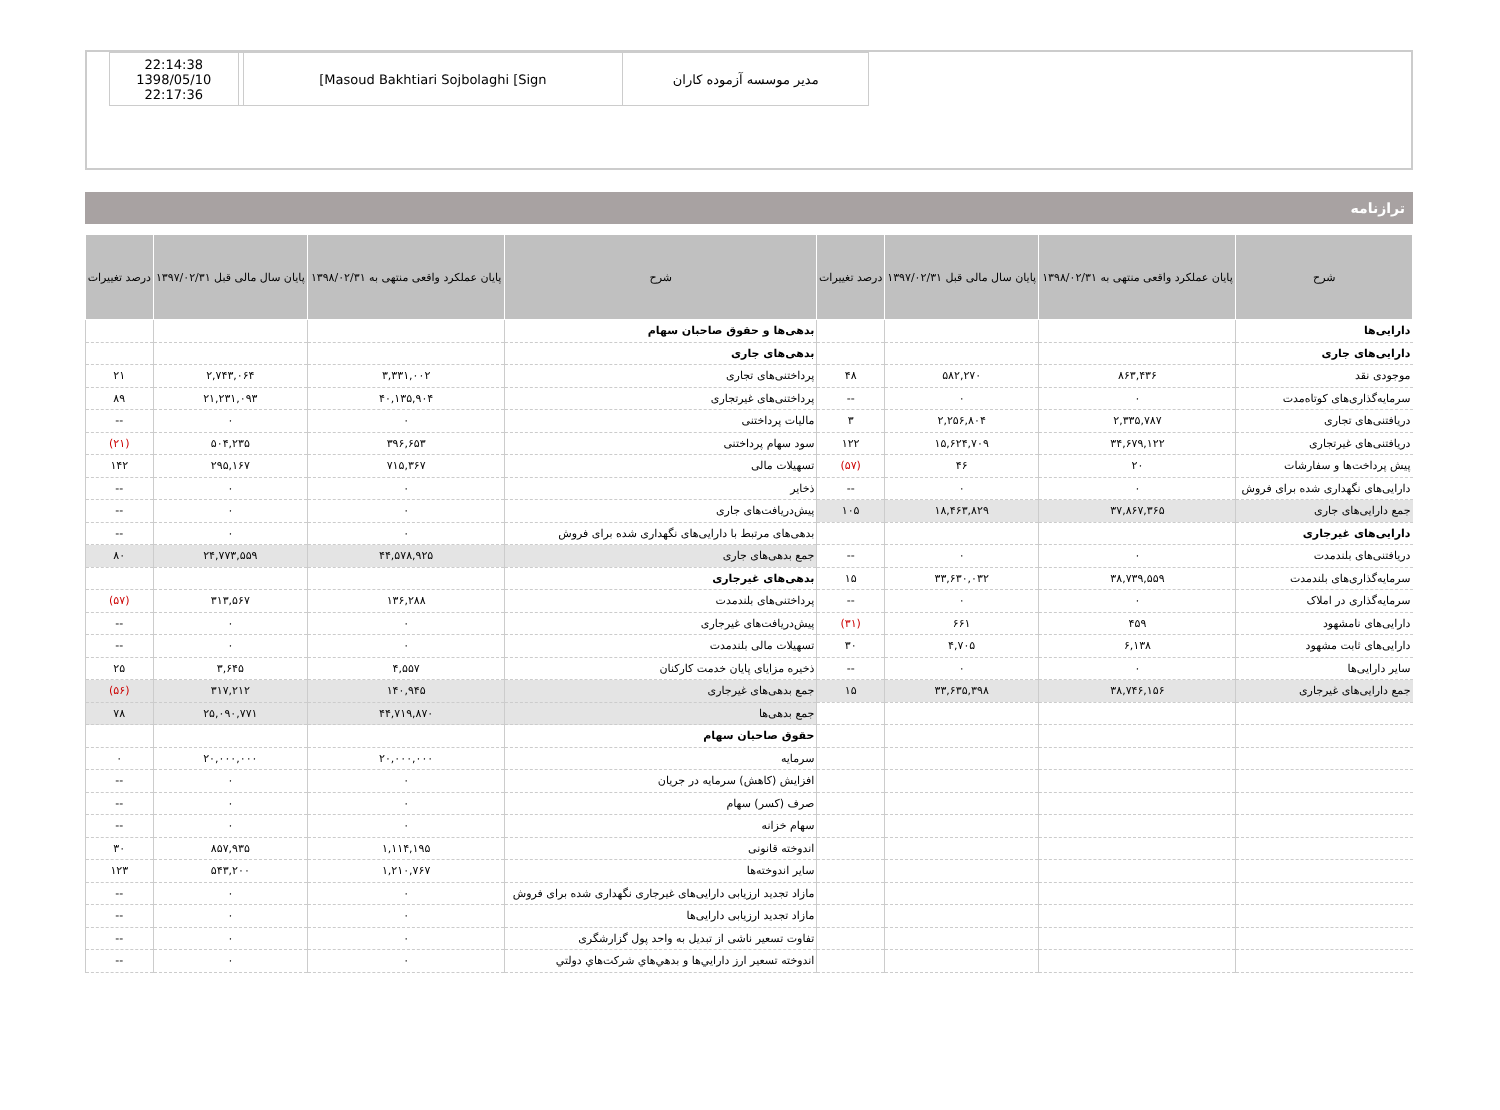| 22:14:38 1398/05/10 22:17:36 | | [Masoud Bakhtiari Sojbolaghi [Sign | مدیر موسسه آزموده کاران |
ترازنامه
| شرح | پایان عملکرد واقعی منتهی به ۱۳۹۸/۰۲/۳۱ | پایان سال مالی قبل ۱۳۹۷/۰۲/۳۱ | درصد تغییرات | شرح | پایان عملکرد واقعی منتهی به ۱۳۹۸/۰۲/۳۱ | پایان سال مالی قبل ۱۳۹۷/۰۲/۳۱ | درصد تغییرات |
| --- | --- | --- | --- | --- | --- | --- | --- |
| دارایی‌ها | | | | بدهی‌ها و حقوق صاحبان سهام | | | |
| دارایی‌های جاری | | | | بدهی‌های جاری | | | |
| موجودی نقد | ۸۶۳,۴۳۶ | ۵۸۲,۲۷۰ | ۴۸ | پرداختنی‌های تجاری | ۳,۳۳۱,۰۰۲ | ۲,۷۴۳,۰۶۴ | ۲۱ |
| سرمایه‌گذاری‌های کوتاه‌مدت | ۰ | ۰ | -- | پرداختنی‌های غیرتجاری | ۴۰,۱۳۵,۹۰۴ | ۲۱,۲۳۱,۰۹۳ | ۸۹ |
| دریافتنی‌های تجاری | ۲,۳۳۵,۷۸۷ | ۲,۲۵۶,۸۰۴ | ۳ | مالیات پرداختنی | ۰ | ۰ | -- |
| دریافتنی‌های غیرتجاری | ۳۴,۶۷۹,۱۲۲ | ۱۵,۶۲۴,۷۰۹ | ۱۲۲ | سود سهام پرداختنی | ۳۹۶,۶۵۳ | ۵۰۴,۲۳۵ | (۲۱) |
| پیش پرداخت‌ها و سفارشات | ۲۰ | ۴۶ | (۵۷) | تسهیلات مالی | ۷۱۵,۳۶۷ | ۲۹۵,۱۶۷ | ۱۴۲ |
| دارایی‌های نگهداری شده برای فروش | ۰ | ۰ | -- | ذخایر | ۰ | ۰ | -- |
| جمع دارایی‌های جاری | ۳۷,۸۶۷,۳۶۵ | ۱۸,۴۶۳,۸۲۹ | ۱۰۵ | پیش‌دریافت‌های جاری | ۰ | ۰ | -- |
| دارایی‌های غیرجاری | | | | بدهی‌های مرتبط با دارایی‌های نگهداری شده برای فروش | ۰ | ۰ | -- |
| دریافتنی‌های بلندمدت | ۰ | ۰ | -- | جمع بدهی‌های جاری | ۴۴,۵۷۸,۹۲۵ | ۲۴,۷۷۳,۵۵۹ | ۸۰ |
| سرمایه‌گذاری‌های بلندمدت | ۳۸,۷۳۹,۵۵۹ | ۳۳,۶۳۰,۰۳۲ | ۱۵ | بدهی‌های غیرجاری | | | |
| سرمایه‌گذاری در املاک | ۰ | ۰ | -- | پرداختنی‌های بلندمدت | ۱۳۶,۲۸۸ | ۳۱۳,۵۶۷ | (۵۷) |
| دارایی‌های نامشهود | ۴۵۹ | ۶۶۱ | (۳۱) | پیش‌دریافت‌های غیرجاری | ۰ | ۰ | -- |
| دارایی‌های ثابت مشهود | ۶,۱۳۸ | ۴,۷۰۵ | ۳۰ | تسهیلات مالی بلندمدت | ۰ | ۰ | -- |
| سایر دارایی‌ها | ۰ | ۰ | -- | ذخیره مزایای پایان خدمت کارکنان | ۴,۵۵۷ | ۳,۶۴۵ | ۲۵ |
| جمع دارایی‌های غیرجاری | ۳۸,۷۴۶,۱۵۶ | ۳۳,۶۳۵,۳۹۸ | ۱۵ | جمع بدهی‌های غیرجاری | ۱۴۰,۹۴۵ | ۳۱۷,۲۱۲ | (۵۶) |
| | | | | جمع بدهی‌ها | ۴۴,۷۱۹,۸۷۰ | ۲۵,۰۹۰,۷۷۱ | ۷۸ |
| | | | | حقوق صاحبان سهام | | | |
| | | | | سرمایه | ۲۰,۰۰۰,۰۰۰ | ۲۰,۰۰۰,۰۰۰ | ۰ |
| | | | | افزایش (کاهش) سرمایه در جریان | ۰ | ۰ | -- |
| | | | | صرف (کسر) سهام | ۰ | ۰ | -- |
| | | | | سهام خزانه | ۰ | ۰ | -- |
| | | | | اندوخته قانونی | ۱,۱۱۴,۱۹۵ | ۸۵۷,۹۳۵ | ۳۰ |
| | | | | سایر اندوخته‌ها | ۱,۲۱۰,۷۶۷ | ۵۴۳,۲۰۰ | ۱۲۳ |
| | | | | مازاد تجدید ارزیابی دارایی‌های غیرجاری نگهداری شده برای فروش | ۰ | ۰ | -- |
| | | | | مازاد تجدید ارزیابی دارایی‌ها | ۰ | ۰ | -- |
| | | | | تفاوت تسعیر ناشی از تبدیل به واحد پول گزارشگری | ۰ | ۰ | -- |
| | | | | اندوخته تسعير ارز دارايي‌ها و بدهي‌هاي شركت‌هاي دولتي | ۰ | ۰ | -- |